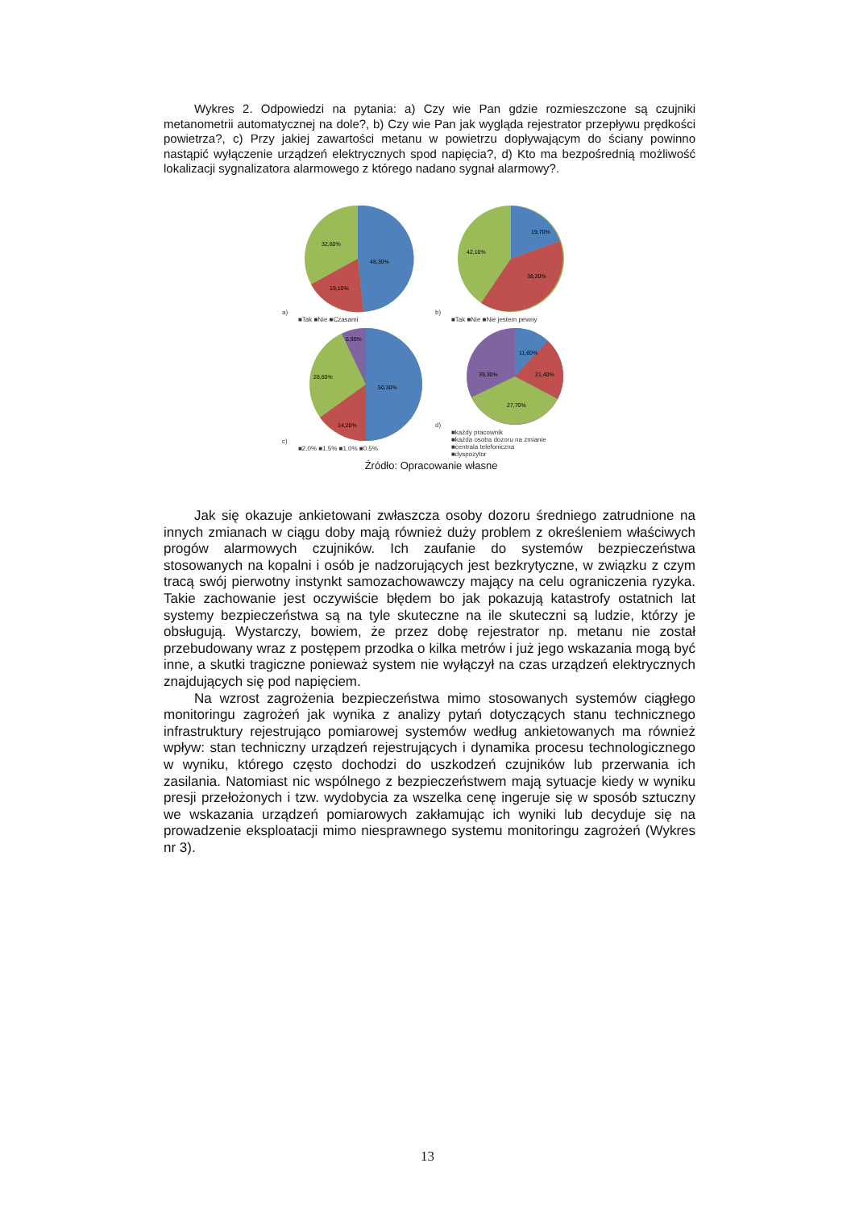Wykres 2. Odpowiedzi na pytania: a) Czy wie Pan gdzie rozmieszczone są czujniki metanometrii automatycznej na dole?, b) Czy wie Pan jak wygląda rejestrator przepływu prędkości powietrza?, c) Przy jakiej zawartości metanu w powietrzu dopływającym do ściany powinno nastąpić wyłączenie urządzeń elektrycznych spod napięcia?, d) Kto ma bezpośrednią możliwość lokalizacji sygnalizatora alarmowego z którego nadano sygnał alarmowy?.
a)
48,30%
32,60%
19,10%
■Tak ■Nie ■Czasami
b)
19,70%
38,20%
42,10%
■Tak ■Nie ■Nie jestem pewny
c)
50,30%
28,60%
14,20%
6,90%
■2.0% ■1.5% ■1.0% ■0.5%
d)
11,60%
21,40%
27,70%
39,30%
■każdy pracownik
■każda osoba dozoru na zmianie
■centrala telefoniczna
■dyspozytor
Źródło: Opracowanie własne
Jak się okazuje ankietowani zwłaszcza osoby dozoru średniego zatrudnione na innych zmianach w ciągu doby mają również duży problem z określeniem właściwych progów alarmowych czujników. Ich zaufanie do systemów bezpieczeństwa stosowanych na kopalni i osób je nadzorujących jest bezkrytyczne, w związku z czym tracą swój pierwotny instynkt samozachowawczy mający na celu ograniczenia ryzyka. Takie zachowanie jest oczywiście błędem bo jak pokazują katastrofy ostatnich lat systemy bezpieczeństwa są na tyle skuteczne na ile skuteczni są ludzie, którzy je obsługują. Wystarczy, bowiem, że przez dobę rejestrator np. metanu nie został przebudowany wraz z postępem przodka o kilka metrów i już jego wskazania mogą być inne, a skutki tragiczne ponieważ system nie wyłączył na czas urządzeń elektrycznych znajdujących się pod napięciem.
Na wzrost zagrożenia bezpieczeństwa mimo stosowanych systemów ciągłego monitoringu zagrożeń jak wynika z analizy pytań dotyczących stanu technicznego infrastruktury rejestrująco pomiarowej systemów według ankietowanych ma również wpływ: stan techniczny urządzeń rejestrujących i dynamika procesu technologicznego w wyniku, którego często dochodzi do uszkodzeń czujników lub przerwania ich zasilania. Natomiast nic wspólnego z bezpieczeństwem mają sytuacje kiedy w wyniku presji przełożonych i tzw. wydobycia za wszelka cenę ingeruje się w sposób sztuczny we wskazania urządzeń pomiarowych zakłamując ich wyniki lub decyduje się na prowadzenie eksploatacji mimo niesprawnego systemu monitoringu zagrożeń (Wykres nr 3).
13